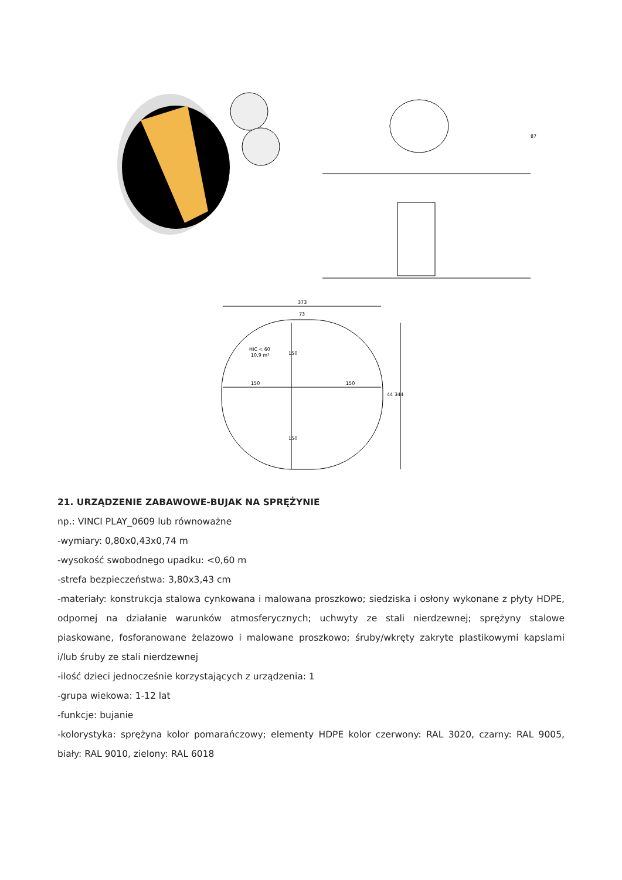87
373
73
HIC < 60
10,9 m²
150
150
150
44
344
150
21. URZĄDZENIE ZABAWOWE-BUJAK NA SPRĘŻYNIE
np.: VINCI PLAY_0609 lub równoważne
-wymiary: 0,80x0,43x0,74 m
-wysokość swobodnego upadku: <0,60 m
-strefa bezpieczeństwa: 3,80x3,43 cm
-materiały: konstrukcja stalowa cynkowana i malowana proszkowo; siedziska i osłony wykonane z płyty HDPE, odpornej na działanie warunków atmosferycznych; uchwyty ze stali nierdzewnej; sprężyny stalowe piaskowane, fosforanowane żelazowo i malowane proszkowo; śruby/wkręty zakryte plastikowymi kapslami i/lub śruby ze stali nierdzewnej
-ilość dzieci jednocześnie korzystających z urządzenia: 1
-grupa wiekowa: 1-12 lat
-funkcje: bujanie
-kolorystyka: sprężyna kolor pomarańczowy; elementy HDPE kolor czerwony: RAL 3020, czarny: RAL 9005, biały: RAL 9010, zielony: RAL 6018